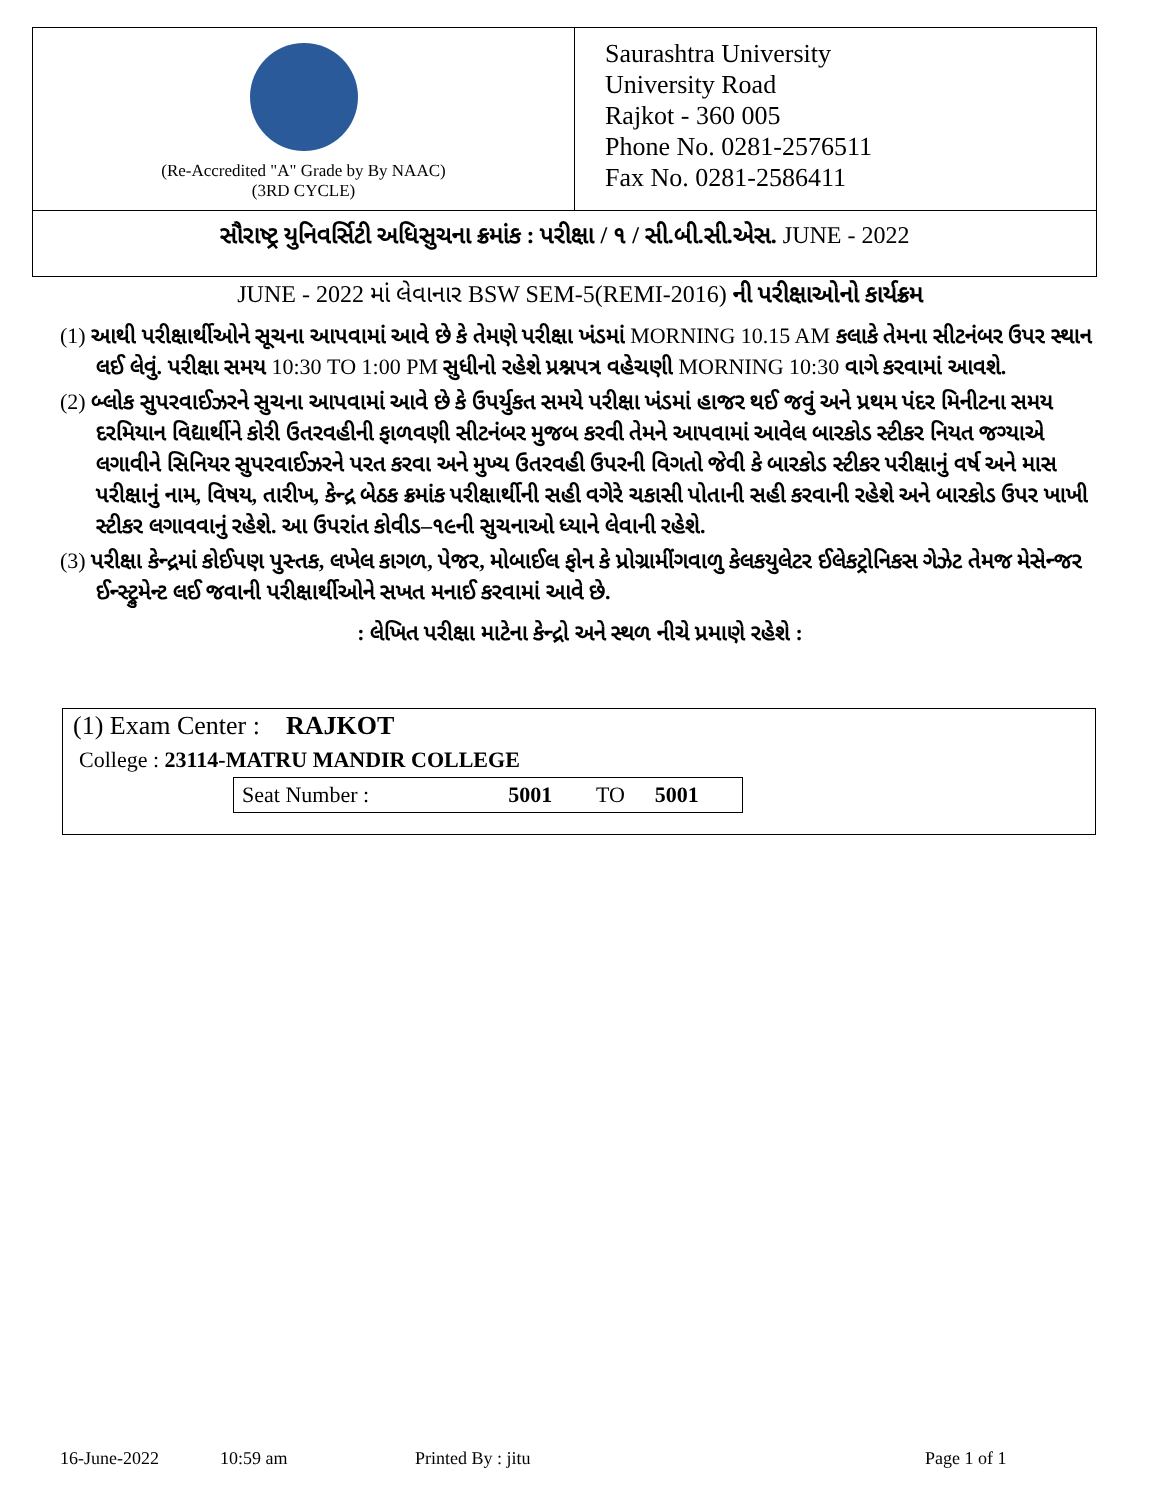(Re-Accredited "A" Grade by By NAAC)
(3RD CYCLE)
Saurashtra University
University Road
Rajkot - 360 005
Phone No. 0281-2576511
Fax No. 0281-2586411
સૌરાષ્ટ્ર યુનિવર્સિટી અધિસુચના ક્રમાંક : પરીક્ષા / ૧ / સી.બી.સી.એસ. JUNE - 2022
JUNE - 2022 માં લેવાનાર BSW SEM-5(REMI-2016) ની પરીક્ષાઓનો કાર્યક્રમ
(1) આથી પરીક્ષાર્થીઓને સૂચના આપવામાં આવે છે કે તેમણે પરીક્ષા ખંડમાં MORNING 10.15 AM કલાકે તેમના સીટનંબર ઉપર સ્થાન લઈ લેવું. પરીક્ષા સમય 10:30 TO 1:00 PM સુધીનો રહેશે પ્રશ્નપત્ર વહેચણી MORNING 10:30 વાગે કરવામાં આવશે.
(2) બ્લોક સુપરવાઈઝરને સુચના આપવામાં આવે છે કે ઉપર્યુકત સમયે પરીક્ષા ખંડમાં હાજર થઈ જવું અને પ્રથમ પંદર મિનીટના સમય દરમિયાન વિદ્યાર્થીને કોરી ઉતરવહીની ફાળવણી સીટનંબર મુજબ કરવી તેમને આપવામાં આવેલ બારકોડ સ્ટીકર નિયત જગ્યાએ લગાવીને સિનિયર સુપરવાઈઝરને પરત કરવા અને મુખ્ય ઉતરવહી ઉપરની વિગતો જેવી કે બારકોડ સ્ટીકર પરીક્ષાનું વર્ષ અને માસ પરીક્ષાનું નામ, વિષય, તારીખ, કેન્દ્ર બેઠક ક્રમાંક પરીક્ષાર્થીની સહી વગેરે ચકાસી પોતાની સહી કરવાની રહેશે અને બારકોડ ઉપર ખાખી સ્ટીકર લગાવવાનું રહેશે. આ ઉપરાંત કોવીડ–૧૯ની સુચનાઓ ધ્યાને લેવાની રહેશે.
(3) પરીક્ષા કેન્દ્રમાં કોઈપણ પુસ્તક, લખેલ કાગળ, પેજર, મોબાઈલ ફોન કે પ્રોગ્રામીંગવાળુ કેલકયુલેટર ઈલેકટ્રોનિકસ ગેઝેટ તેમજ મેસેન્જર ઈન્સ્ટ્રુમેન્ટ લઈ જવાની પરીક્ષાર્થીઓને સખત મનાઈ કરવામાં આવે છે.
: લેખિત પરીક્ષા માટેના કેન્દ્રો અને સ્થળ નીચે પ્રમાણે રહેશે :
(1) Exam Center : RAJKOT
College : 23114-MATRU MANDIR COLLEGE
| Seat Number : | 5001 | TO | 5001 |
16-June-2022 10:59 am Printed By : jitu Page 1 of 1